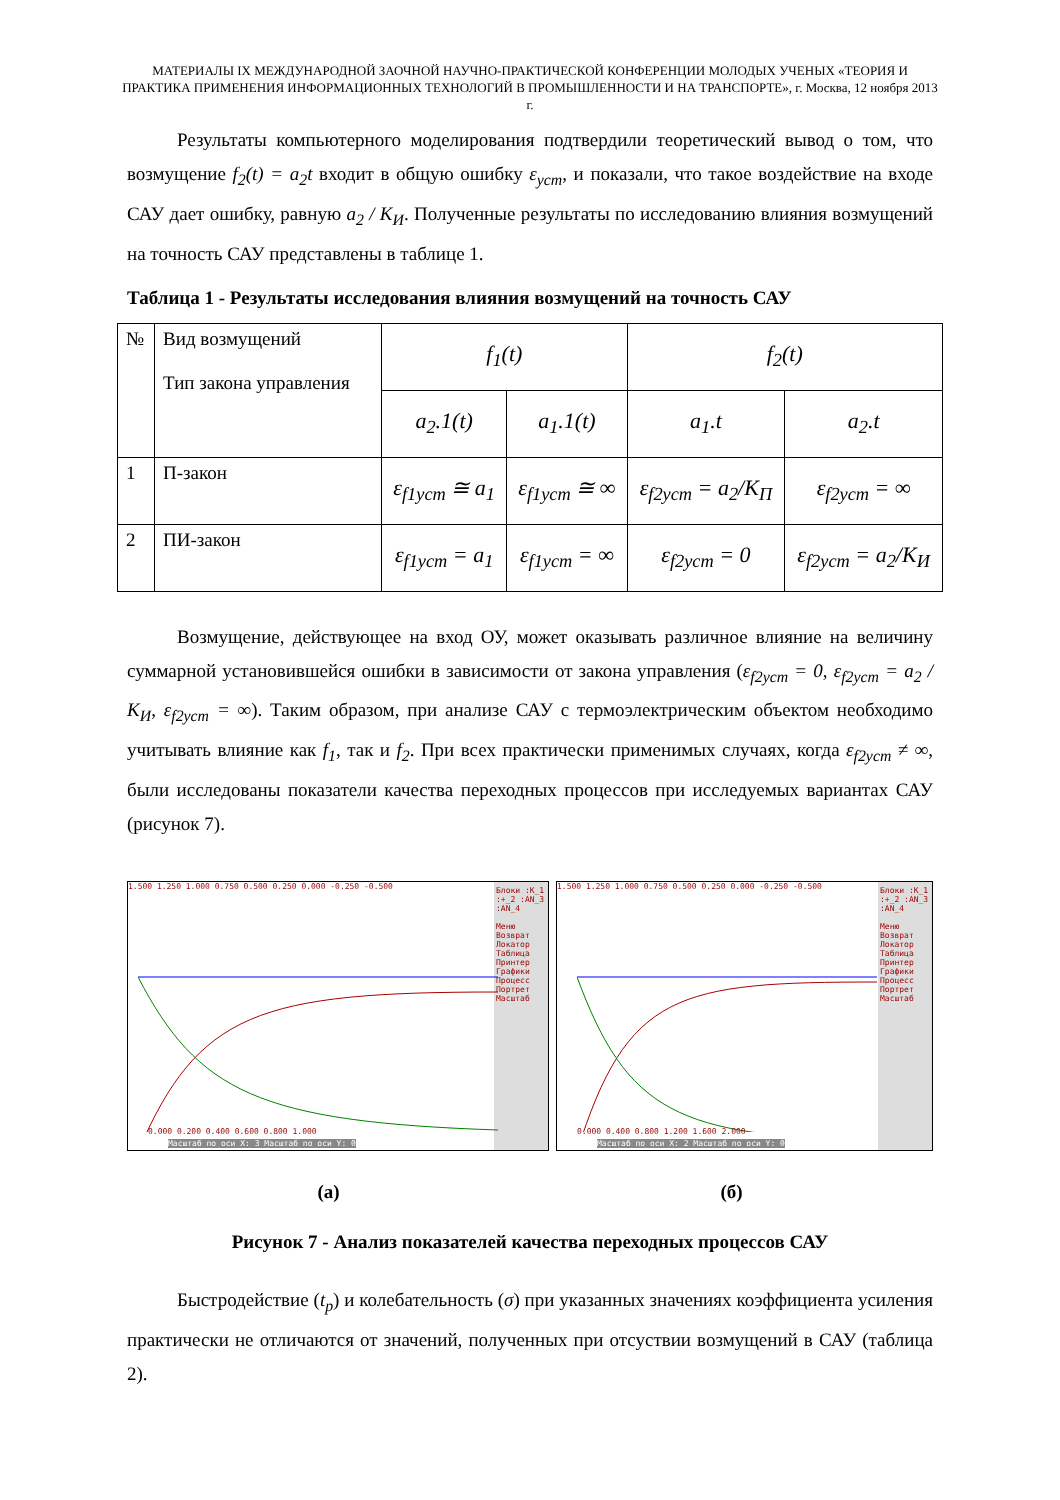МАТЕРИАЛЫ IX МЕЖДУНАРОДНОЙ ЗАОЧНОЙ НАУЧНО-ПРАКТИЧЕСКОЙ КОНФЕРЕНЦИИ МОЛОДЫХ УЧЕНЫХ «ТЕОРИЯ И ПРАКТИКА ПРИМЕНЕНИЯ ИНФОРМАЦИОННЫХ ТЕХНОЛОГИЙ В ПРОМЫШЛЕННОСТИ И НА ТРАНСПОРТЕ», г. Москва, 12 ноября 2013 г.
Результаты компьютерного моделирования подтвердили теоретический вывод о том, что возмущение f<sub>2</sub>(t) = a<sub>2</sub>t входит в общую ошибку ε<sub>уст</sub>, и показали, что такое воздействие на входе САУ дает ошибку, равную a<sub>2</sub> / K<sub>И</sub>. Полученные результаты по исследованию влияния возмущений на точность САУ представлены в таблице 1.
Таблица 1 - Результаты исследования влияния возмущений на точность САУ
| № | Вид возмущений Тип закона управления | f<sub>1</sub>(t) | | f<sub>2</sub>(t) | |
| | | a<sub>2</sub>.1(t) | a<sub>1</sub>.1(t) | a<sub>1</sub>.t | a<sub>2</sub>.t |
| 1 | П-закон | ε<sub>f1уст</sub> ≅ a<sub>1</sub> | ε<sub>f1уст</sub> ≅ ∞ | ε<sub>f2уст</sub> = a<sub>2</sub>/K<sub>П</sub> | ε<sub>f2уст</sub> = ∞ |
| 2 | ПИ-закон | ε<sub>f1уст</sub> = a<sub>1</sub> | ε<sub>f1уст</sub> = ∞ | ε<sub>f2уст</sub> = 0 | ε<sub>f2уст</sub> = a<sub>2</sub>/K<sub>И</sub> |
Возмущение, действующее на вход ОУ, может оказывать различное влияние на величину суммарной установившейся ошибки в зависимости от закона управления (ε<sub>f2уст</sub> = 0, ε<sub>f2уст</sub> = a<sub>2</sub> / K<sub>И</sub>, ε<sub>f2уст</sub> = ∞). Таким образом, при анализе САУ с термоэлектрическим объектом необходимо учитывать влияние как f<sub>1</sub>, так и f<sub>2</sub>. При всех практически применимых случаях, когда ε<sub>f2уст</sub> ≠ ∞, были исследованы показатели качества переходных процессов при исследуемых вариантах САУ (рисунок 7).
1.500 1.250 1.000 0.750 0.500 0.250 0.000 -0.250 -0.500
0.000 0.200 0.400 0.600 0.800 1.000
Масштаб по оси X: 3 Масштаб по оси Y: 0
Блоки :K_1 :+_2 :AN_3 :AN_4
Меню Возврат Локатор Таблица Принтер Графики Процесс Портрет Масштаб
1.500 1.250 1.000 0.750 0.500 0.250 0.000 -0.250 -0.500
0.000 0.400 0.800 1.200 1.600 2.000
Масштаб по оси X: 2 Масштаб по оси Y: 0
Блоки :K_1 :+_2 :AN_3 :AN_4
Меню Возврат Локатор Таблица Принтер Графики Процесс Портрет Масштаб
(а) (б)
Рисунок 7 - Анализ показателей качества переходных процессов САУ
Быстродействие (t<sub>p</sub>) и колебательность (σ) при указанных значениях коэффициента усиления практически не отличаются от значений, полученных при отсуствии возмущений в САУ (таблица 2).